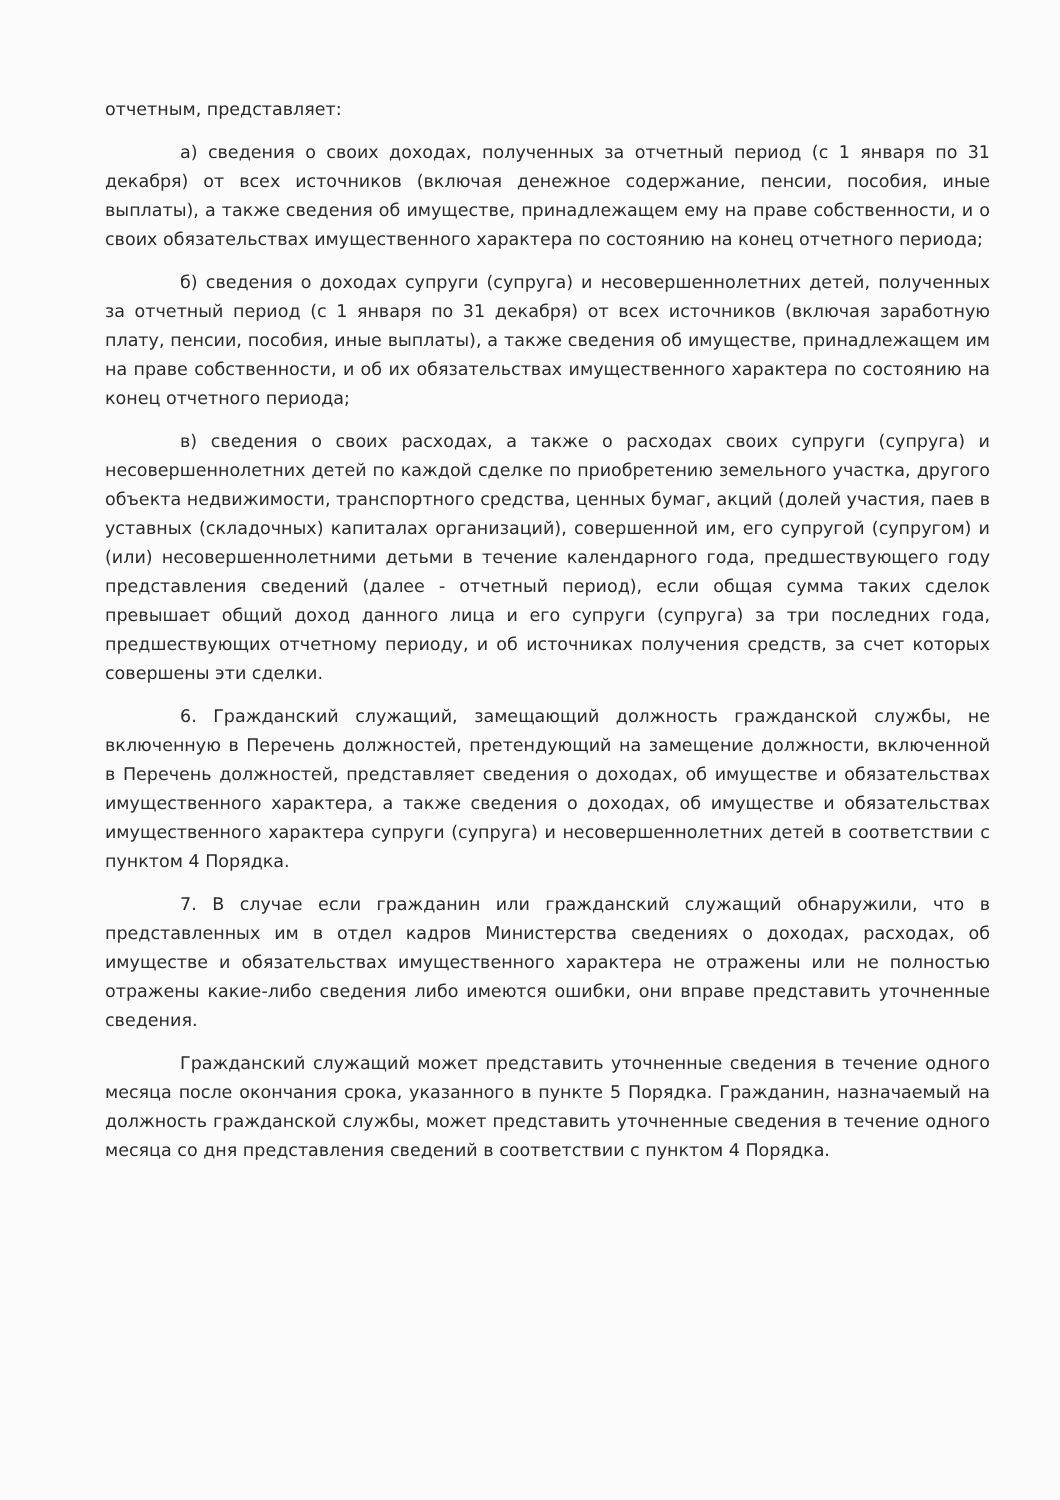отчетным, представляет:
а) сведения о своих доходах, полученных за отчетный период (с 1 января по 31 декабря) от всех источников (включая денежное содержание, пенсии, пособия, иные выплаты), а также сведения об имуществе, принадлежащем ему на праве собственности, и о своих обязательствах имущественного характера по состоянию на конец отчетного периода;
б) сведения о доходах супруги (супруга) и несовершеннолетних детей, полученных за отчетный период (с 1 января по 31 декабря) от всех источников (включая заработную плату, пенсии, пособия, иные выплаты), а также сведения об имуществе, принадлежащем им на праве собственности, и об их обязательствах имущественного характера по состоянию на конец отчетного периода;
в) сведения о своих расходах, а также о расходах своих супруги (супруга) и несовершеннолетних детей по каждой сделке по приобретению земельного участка, другого объекта недвижимости, транспортного средства, ценных бумаг, акций (долей участия, паев в уставных (складочных) капиталах организаций), совершенной им, его супругой (супругом) и (или) несовершеннолетними детьми в течение календарного года, предшествующего году представления сведений (далее - отчетный период), если общая сумма таких сделок превышает общий доход данного лица и его супруги (супруга) за три последних года, предшествующих отчетному периоду, и об источниках получения средств, за счет которых совершены эти сделки.
6. Гражданский служащий, замещающий должность гражданской службы, не включенную в Перечень должностей, претендующий на замещение должности, включенной в Перечень должностей, представляет сведения о доходах, об имуществе и обязательствах имущественного характера, а также сведения о доходах, об имуществе и обязательствах имущественного характера супруги (супруга) и несовершеннолетних детей в соответствии с пунктом 4 Порядка.
7. В случае если гражданин или гражданский служащий обнаружили, что в представленных им в отдел кадров Министерства сведениях о доходах, расходах, об имуществе и обязательствах имущественного характера не отражены или не полностью отражены какие-либо сведения либо имеются ошибки, они вправе представить уточненные сведения.
Гражданский служащий может представить уточненные сведения в течение одного месяца после окончания срока, указанного в пункте 5 Порядка. Гражданин, назначаемый на должность гражданской службы, может представить уточненные сведения в течение одного месяца со дня представления сведений в соответствии с пунктом 4 Порядка.